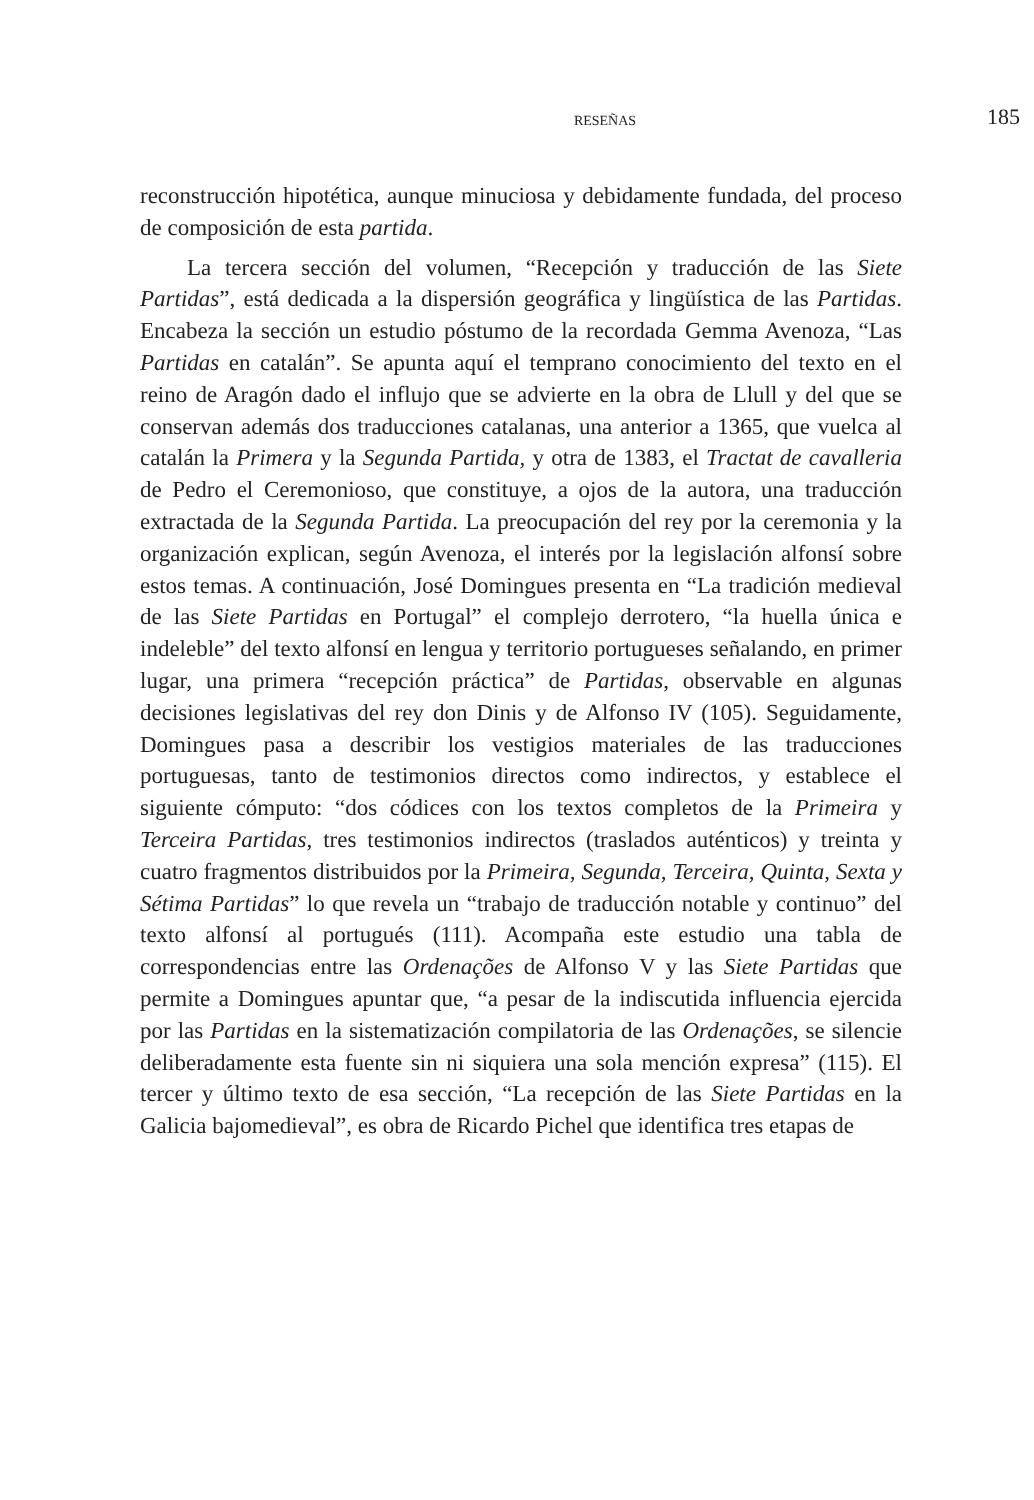RESEÑAS
185
reconstrucción hipotética, aunque minuciosa y debidamente fundada, del proceso de composición de esta partida.
La tercera sección del volumen, “Recepción y traducción de las Siete Partidas”, está dedicada a la dispersión geográfica y lingüística de las Partidas. Encabeza la sección un estudio póstumo de la recordada Gemma Avenoza, “Las Partidas en catalán”. Se apunta aquí el temprano conocimiento del texto en el reino de Aragón dado el influjo que se advierte en la obra de Llull y del que se conservan además dos traducciones catalanas, una anterior a 1365, que vuelca al catalán la Primera y la Segunda Partida, y otra de 1383, el Tractat de cavalleria de Pedro el Ceremonioso, que constituye, a ojos de la autora, una traducción extractada de la Segunda Partida. La preocupación del rey por la ceremonia y la organización explican, según Avenoza, el interés por la legislación alfonsí sobre estos temas. A continuación, José Domingues presenta en “La tradición medieval de las Siete Partidas en Portugal” el complejo derrotero, “la huella única e indeleble” del texto alfonsí en lengua y territorio portugueses señalando, en primer lugar, una primera “recepción práctica” de Partidas, observable en algunas decisiones legislativas del rey don Dinis y de Alfonso IV (105). Seguidamente, Domingues pasa a describir los vestigios materiales de las traducciones portuguesas, tanto de testimonios directos como indirectos, y establece el siguiente cómputo: “dos códices con los textos completos de la Primeira y Terceira Partidas, tres testimonios indirectos (traslados auténticos) y treinta y cuatro fragmentos distribuidos por la Primeira, Segunda, Terceira, Quinta, Sexta y Sétima Partidas” lo que revela un “trabajo de traducción notable y continuo” del texto alfonsí al portugués (111). Acompaña este estudio una tabla de correspondencias entre las Ordenações de Alfonso V y las Siete Partidas que permite a Domingues apuntar que, “a pesar de la indiscutida influencia ejercida por las Partidas en la sistematización compilatoria de las Ordenações, se silencie deliberadamente esta fuente sin ni siquiera una sola mención expresa” (115). El tercer y último texto de esa sección, “La recepción de las Siete Partidas en la Galicia bajomedieval”, es obra de Ricardo Pichel que identifica tres etapas de